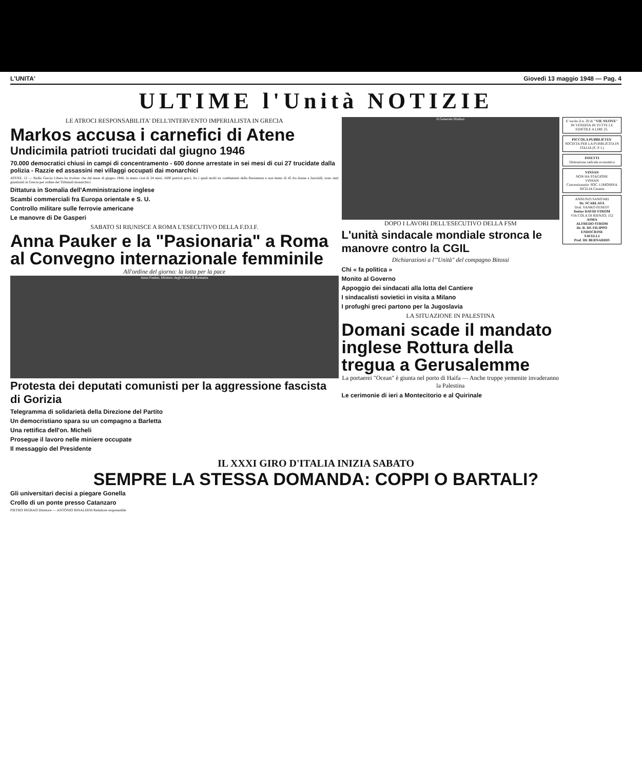L'UNITA' Giovedì 13 maggio 1948 — Pag. 4
ULTIME l'Unità NOTIZIE
LE ATROCI RESPONSABILITA' DELL'INTERVENTO IMPERIALISTA IN GRECIA
Markos accusa i carnefici di Atene
Undicimila patrioti trucidati dal giugno 1946
70.000 democratici chiusi in campi di concentramento - 600 donne arrestate in sei mesi di cui 27 trucidate dalla polizia - Razzie ed assassini nei villaggi occupati dai monarchici
ATENE, 12 — Radio Grecia Libera ha rivelato che dal mese di giugno 1946, in meno cioè di 24 mesi, 1600 patrioti greci, fra i quali molti ex combattenti della Resistenza e non meno di 45 fra donne e fanciulli, sono stati giustiziati in Grecia per ordine dei Tribunali monarchici.
Dittatura in Somalia dell'Amministrazione inglese
Scambi commerciali fra Europa orientale e S. U.
Controllo militare sulle ferrovie americane
Le manovre di De Gasperi
SABATO SI RIUNISCE A ROMA L'ESECUTIVO DELLA F.D.I.F.
Anna Pauker e la "Pasionaria" a Roma al Convegno internazionale femminile
All'ordine del giorno: la lotta per la pace
Anna Pauker, Ministro degli Esteri di Romania
Protesta dei deputati comunisti per la aggressione fascista di Gorizia
Telegramma di solidarietà della Direzione del Partito
Un democristiano spara su un compagno a Barletta
Una rettifica dell'on. Micheli
Proseguе il lavoro nelle miniere occupate
Il messaggio del Presidente
Il Generale Markos
DOPO I LAVORI DELL'ESECUTIVO DELLA FSM
L'unità sindacale mondiale stronca le manovre contro la CGIL
Dichiarazioni a l'"Unità" del compagno Bitossi
Chi « fa politica »
Monito al Governo
Appoggio dei sindacati alla lotta del Cantiere
I sindacalisti sovietici in visita a Milano
I profughi greci partono per la Jugoslavia
LA SITUAZIONE IN PALESTINA
Domani scade il mandato inglese Rottura della tregua a Gerusalemme
La portaerei "Ocean" è giunta nel porto di Haifa — Anche truppe yemenite invaderanno la Palestina
Le cerimonie di ieri a Montecitorio e al Quirinale
E' uscito il n. 20 di "VIE NUOVE"
IN VENDITA IN TUTTE LE EDICOLE A LIRE 25.
PICCOLA PUBBLICITA'
SOCIETA PER LA PUBBLICITA IN ITALIA (S. P. I.)
INSETTI
Distruzione radicale economica
VINSAN
NON HA STAGIONE
VINSAN
Concessionaria: SOC. LIMONINA SICILIA Catania
ANNUNZI SANITARI
Dr. SCARLATA
Dott. YANKO PENEFF
Dottor DAVID STROM
VIA COLA DI RIENZO, 152
ASMA
ALFREDO STROM
Dr. R. DE FILIPPO
ENDOCRINE
SAVELLI
Prof. DE BERNARDIS
IL XXXI GIRO D'ITALIA INIZIA SABATO
SEMPRE LA STESSA DOMANDA: COPPI O BARTALI?
Gli universitari decisi a piegare Gonella
Crollo di un ponte presso Catanzaro
PIETRO INGRAO Direttore — ANTONIO RINALDINI Redattore responsabile